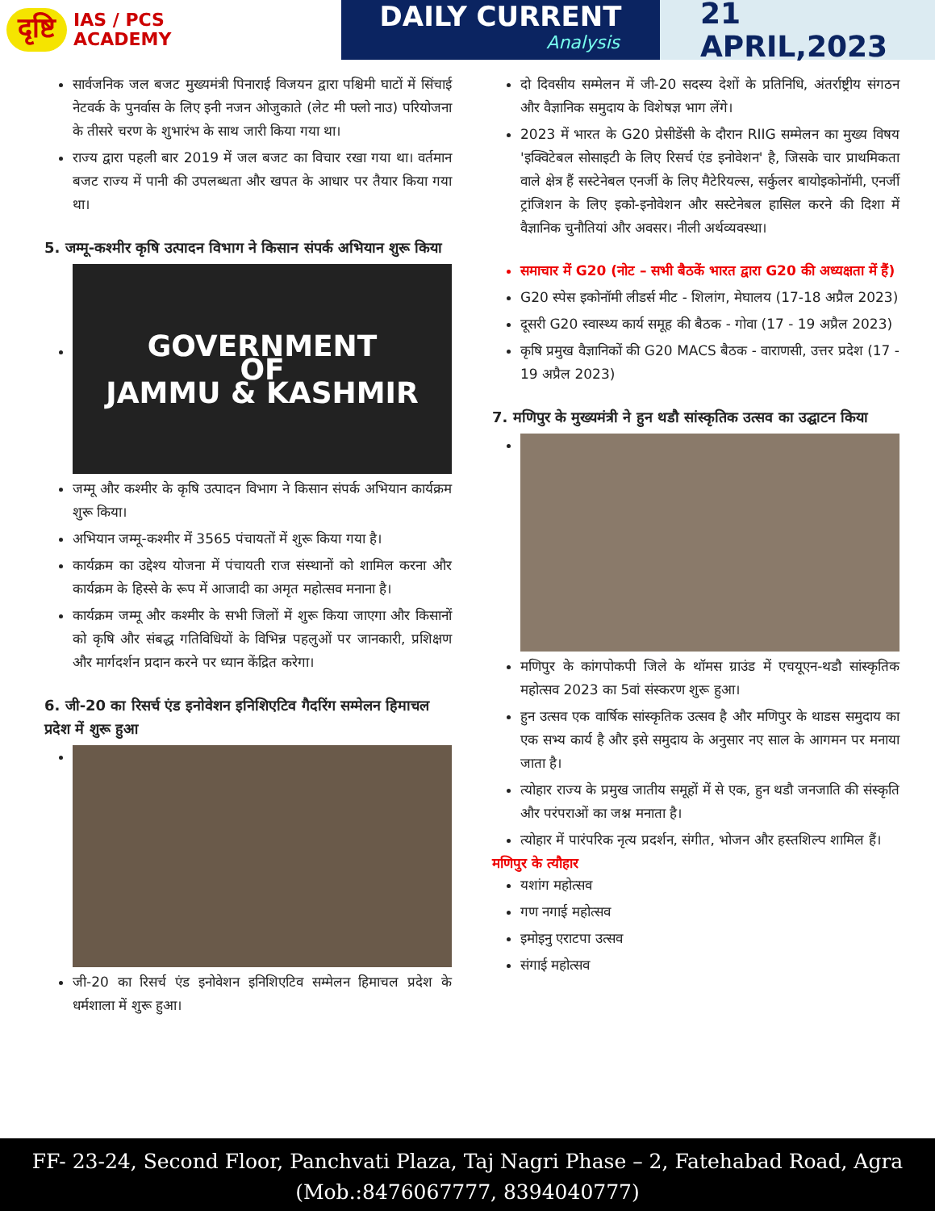दृष्टि IAS / PCS
ACADEMY
DAILY CURRENT
Analysis
21 APRIL,2023
सार्वजनिक जल बजट मुख्यमंत्री पिनाराई विजयन द्वारा पश्चिमी घाटों में सिंचाई नेटवर्क के पुनर्वास के लिए इनी नजन ओजुकाते (लेट मी फ्लो नाउ) परियोजना के तीसरे चरण के शुभारंभ के साथ जारी किया गया था।
राज्य द्वारा पहली बार 2019 में जल बजट का विचार रखा गया था। वर्तमान बजट राज्य में पानी की उपलब्धता और खपत के आधार पर तैयार किया गया था।
5. जम्मू-कश्मीर कृषि उत्पादन विभाग ने किसान संपर्क अभियान शुरू किया
GOVERNMENT
OF
JAMMU & KASHMIR
जम्मू और कश्मीर के कृषि उत्पादन विभाग ने किसान संपर्क अभियान कार्यक्रम शुरू किया।
अभियान जम्मू-कश्मीर में 3565 पंचायतों में शुरू किया गया है।
कार्यक्रम का उद्देश्य योजना में पंचायती राज संस्थानों को शामिल करना और कार्यक्रम के हिस्से के रूप में आजादी का अमृत महोत्सव मनाना है।
कार्यक्रम जम्मू और कश्मीर के सभी जिलों में शुरू किया जाएगा और किसानों को कृषि और संबद्ध गतिविधियों के विभिन्न पहलुओं पर जानकारी, प्रशिक्षण और मार्गदर्शन प्रदान करने पर ध्यान केंद्रित करेगा।
6. जी-20 का रिसर्च एंड इनोवेशन इनिशिएटिव गैदरिंग सम्मेलन हिमाचल प्रदेश में शुरू हुआ
जी-20 का रिसर्च एंड इनोवेशन इनिशिएटिव सम्मेलन हिमाचल प्रदेश के धर्मशाला में शुरू हुआ।
दो दिवसीय सम्मेलन में जी-20 सदस्य देशों के प्रतिनिधि, अंतर्राष्ट्रीय संगठन और वैज्ञानिक समुदाय के विशेषज्ञ भाग लेंगे।
2023 में भारत के G20 प्रेसीडेंसी के दौरान RIIG सम्मेलन का मुख्य विषय 'इक्विटेबल सोसाइटी के लिए रिसर्च एंड इनोवेशन' है, जिसके चार प्राथमिकता वाले क्षेत्र हैं सस्टेनेबल एनर्जी के लिए मैटेरियल्स, सर्कुलर बायोइकोनॉमी, एनर्जी ट्रांजिशन के लिए इको-इनोवेशन और सस्टेनेबल हासिल करने की दिशा में वैज्ञानिक चुनौतियां और अवसर। नीली अर्थव्यवस्था।
समाचार में G20 (नोट – सभी बैठकें भारत द्वारा G20 की अध्यक्षता में हैं)
G20 स्पेस इकोनॉमी लीडर्स मीट - शिलांग, मेघालय (17-18 अप्रैल 2023)
दूसरी G20 स्वास्थ्य कार्य समूह की बैठक - गोवा (17 - 19 अप्रैल 2023)
कृषि प्रमुख वैज्ञानिकों की G20 MACS बैठक - वाराणसी, उत्तर प्रदेश (17 - 19 अप्रैल 2023)
7. मणिपुर के मुख्यमंत्री ने हुन थडौ सांस्कृतिक उत्सव का उद्घाटन किया
मणिपुर के कांगपोकपी जिले के थॉमस ग्राउंड में एचयूएन-थडौ सांस्कृतिक महोत्सव 2023 का 5वां संस्करण शुरू हुआ।
हुन उत्सव एक वार्षिक सांस्कृतिक उत्सव है और मणिपुर के थाडस समुदाय का एक सभ्य कार्य है और इसे समुदाय के अनुसार नए साल के आगमन पर मनाया जाता है।
त्योहार राज्य के प्रमुख जातीय समूहों में से एक, हुन थडौ जनजाति की संस्कृति और परंपराओं का जश्न मनाता है।
त्योहार में पारंपरिक नृत्य प्रदर्शन, संगीत, भोजन और हस्तशिल्प शामिल हैं।
मणिपुर के त्यौहार
यशांग महोत्सव
गण नगाई महोत्सव
इमोइनु एराटपा उत्सव
संगाई महोत्सव
FF- 23-24, Second Floor, Panchvati Plaza, Taj Nagri Phase – 2, Fatehabad Road, Agra
(Mob.:8476067777, 8394040777)